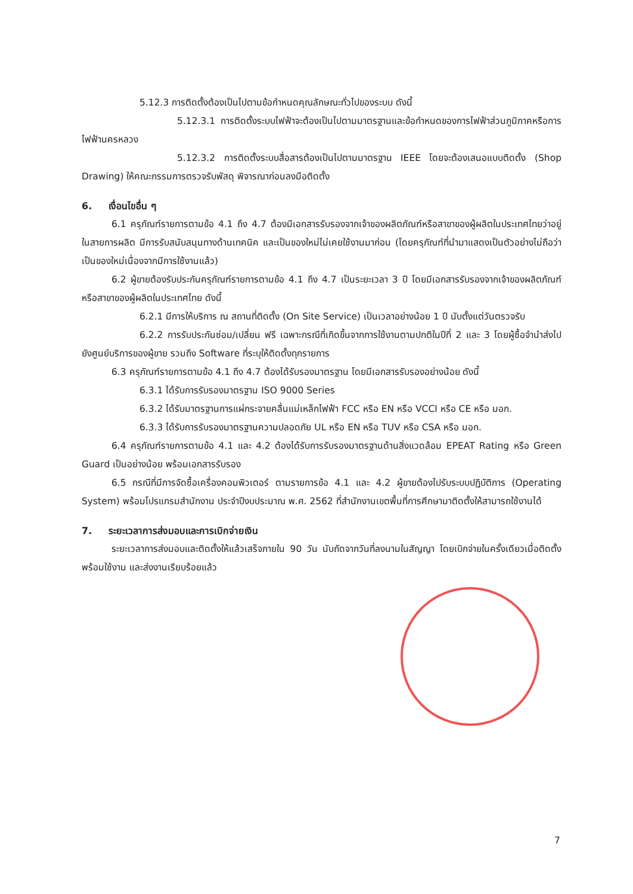5.12.3 การติดตั้งต้องเป็นไปตามข้อกำหนดคุณลักษณะทั่วไปของระบบ ดังนี้
5.12.3.1 การติดตั้งระบบไฟฟ้าจะต้องเป็นไปตามมาตรฐานและข้อกำหนดของการไฟฟ้าส่วนภูมิภาคหรือการไฟฟ้านครหลวง
5.12.3.2 การติดตั้งระบบสื่อสารต้องเป็นไปตามมาตรฐาน IEEE โดยจะต้องเสนอแบบติดตั้ง (Shop Drawing) ให้คณะกรรมการตรวจรับพัสดุ พิจารณาก่อนลงมือติดตั้ง
6. เงื่อนไขอื่น ๆ
6.1 ครุภัณฑ์รายการตามข้อ 4.1 ถึง 4.7 ต้องมีเอกสารรับรองจากเจ้าของผลิตภัณฑ์หรือสาขาของผู้ผลิตในประเทศไทยว่าอยู่ในสายการผลิต มีการรับสนับสนุนทางด้านเทคนิค และเป็นของใหม่ไม่เคยใช้งานมาก่อน (โดยครุภัณฑ์ที่นำมาแสดงเป็นตัวอย่างไม่ถือว่าเป็นของใหม่เนื่องจากมีการใช้งานแล้ว)
6.2 ผู้ขายต้องรับประกันครุภัณฑ์รายการตามข้อ 4.1 ถึง 4.7 เป็นระยะเวลา 3 ปี โดยมีเอกสารรับรองจากเจ้าของผลิตภัณฑ์หรือสาขาของผู้ผลิตในประเทศไทย ดังนี้
6.2.1 มีการให้บริการ ณ สถานที่ติดตั้ง (On Site Service) เป็นเวลาอย่างน้อย 1 ปี นับตั้งแต่วันตรวจรับ
6.2.2 การรับประกันซ่อม/เปลี่ยน ฟรี เฉพาะกรณีที่เกิดขึ้นจากการใช้งานตามปกติในปีที่ 2 และ 3 โดยผู้ซื้อจำนำส่งไปยังศูนย์บริการของผู้ขาย รวมถึง Software ที่ระบุให้ติดตั้งทุกรายการ
6.3 ครุภัณฑ์รายการตามข้อ 4.1 ถึง 4.7 ต้องได้รับรองมาตรฐาน โดยมีเอกสารรับรองอย่างน้อย ดังนี้
6.3.1 ได้รับการรับรองมาตรฐาน ISO 9000 Series
6.3.2 ได้รับมาตรฐานการแผ่กระจายคลื่นแม่เหล็กไฟฟ้า FCC หรือ EN หรือ VCCI หรือ CE หรือ มอก.
6.3.3 ได้รับการรับรองมาตรฐานความปลอดภัย UL หรือ EN หรือ TUV หรือ CSA หรือ มอก.
6.4 ครุภัณฑ์รายการตามข้อ 4.1 และ 4.2 ต้องได้รับการรับรองมาตรฐานด้านสิ่งแวดล้อม EPEAT Rating หรือ Green Guard เป็นอย่างน้อย พร้อมเอกสารรับรอง
6.5 กรณีที่มีการจัดซื้อเครื่องคอมพิวเตอร์ ตามรายการข้อ 4.1 และ 4.2 ผู้ขายต้องไปรับระบบปฏิบัติการ (Operating System) พร้อมโปรแกรมสำนักงาน ประจำปีงบประมาณ พ.ศ. 2562 ที่สำนักงานเขตพื้นที่การศึกษามาติดตั้งให้สามารถใช้งานได้
7. ระยะเวลาการส่งมอบและการเบิกจ่ายเงิน
ระยะเวลาการส่งมอบและติดตั้งให้แล้วเสร็จภายใน 90 วัน นับถัดจากวันที่ลงนามในสัญญา โดยเบิกจ่ายในครั้งเดียวเมื่อติดตั้งพร้อมใช้งาน และส่งงานเรียบร้อยแล้ว
7